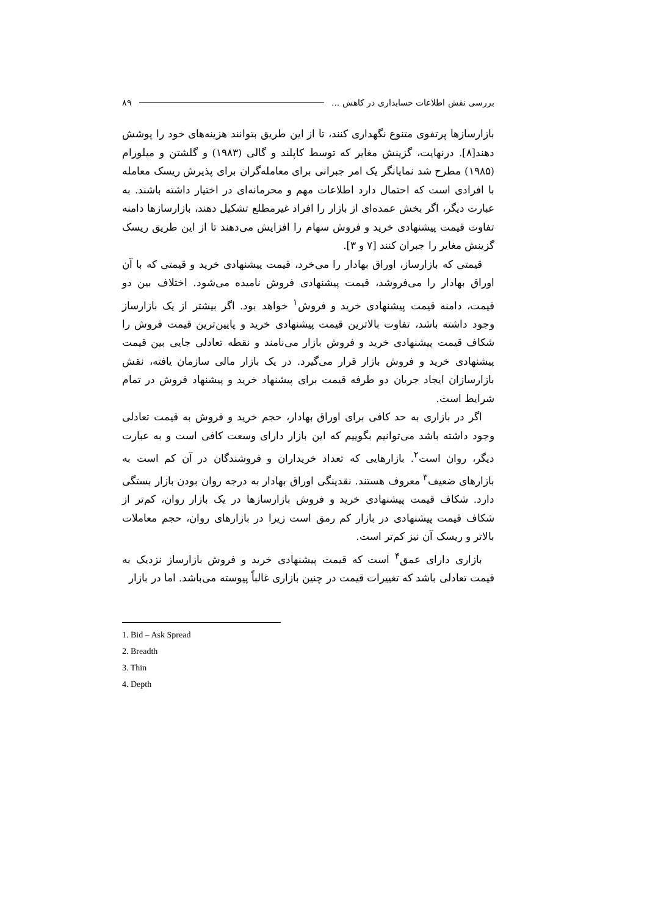بررسی نقش اطلاعات حسابداری در کاهش ... ۸۹
بازارسازها پرتفوی متنوع نگهداری کنند، تا از این طریق بتوانند هزینه‌های خود را پوشش دهند[۸]. درنهایت، گزینش مغایر که توسط کاپلند و گالی (۱۹۸۳) و گلشتن و میلورام (۱۹۸۵) مطرح شد نمایانگر یک امر جبرانی برای معامله‌گران برای پذیرش ریسک معامله با افرادی است که احتمال دارد اطلاعات مهم و محرمانه‌ای در اختیار داشته باشند. به عبارت دیگر، اگر بخش عمده‌ای از بازار را افراد غیرمطلع تشکیل دهند، بازارسازها دامنه تفاوت قیمت پیشنهادی خرید و فروش سهام را افزایش می‌دهند تا از این طریق ریسک گزینش مغایر را جبران کنند [۷ و ۳].
قیمتی که بازارساز، اوراق بهادار را می‌خرد، قیمت پیشنهادی خرید و قیمتی که با آن اوراق بهادار را می‌فروشد، قیمت پیشنهادی فروش نامیده می‌شود. اختلاف بین دو قیمت، دامنه قیمت پیشنهادی خرید و فروش<sup>۱</sup> خواهد بود. اگر بیشتر از یک بازارساز وجود داشته باشد، تفاوت بالاترین قیمت پیشنهادی خرید و پایین‌ترین قیمت فروش را شکاف قیمت پیشنهادی خرید و فروش بازار می‌نامند و نقطه تعادلی جایی بین قیمت پیشنهادی خرید و فروش بازار قرار می‌گیرد. در یک بازار مالی سازمان یافته، نقش بازارسازان ایجاد جریان دو طرفه قیمت برای پیشنهاد خرید و پیشنهاد فروش در تمام شرایط است.
اگر در بازاری به حد کافی برای اوراق بهادار، حجم خرید و فروش به قیمت تعادلی وجود داشته باشد می‌توانیم بگوییم که این بازار دارای وسعت کافی است و به عبارت دیگر، روان است<sup>۲</sup>. بازارهایی که تعداد خریداران و فروشندگان در آن کم است به بازارهای ضعیف<sup>۳</sup> معروف هستند. نقدینگی اوراق بهادار به درجه روان بودن بازار بستگی دارد. شکاف قیمت پیشنهادی خرید و فروش بازارسازها در یک بازار روان، کم‌تر از شکاف قیمت پیشنهادی در بازار کم رمق است زیرا در بازارهای روان، حجم معاملات بالاتر و ریسک آن نیز کم‌تر است.
بازاری دارای عمق<sup>۴</sup> است که قیمت پیشنهادی خرید و فروش بازارساز نزدیک به قیمت تعادلی باشد که تغییرات قیمت در چنین بازاری غالباً پیوسته می‌باشد. اما در بازار
1. Bid – Ask Spread
2. Breadth
3. Thin
4. Depth